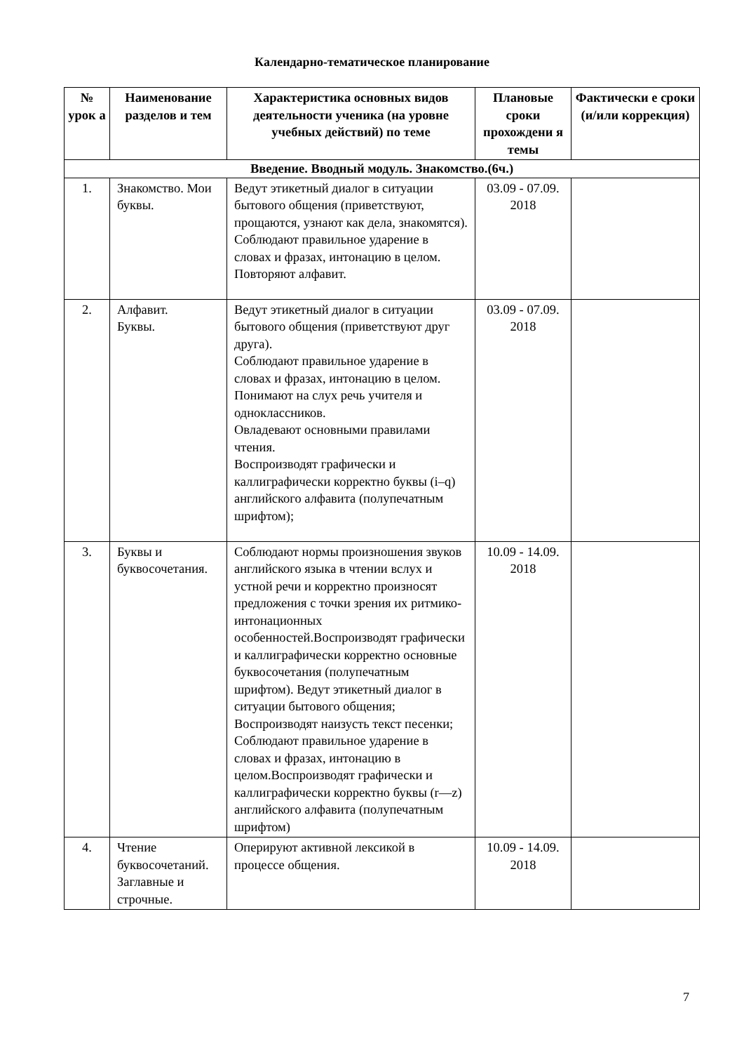Календарно-тематическое планирование
| № урок а | Наименование разделов и тем | Характеристика основных видов деятельности ученика (на уровне учебных действий) по теме | Плановые сроки прохождени я темы | Фактически е сроки (и/или коррекция) |
| --- | --- | --- | --- | --- |
| Введение. Вводный модуль. Знакомство.(6ч.) | | | | |
| 1. | Знакомство. Мои буквы. | Ведут этикетный диалог в ситуации бытового общения (приветствуют, прощаются, узнают как дела, знакомятся). Соблюдают правильное ударение в словах и фразах, интонацию в целом. Повторяют алфавит. | 03.09 - 07.09. 2018 | |
| 2. | Алфавит. Буквы. | Ведут этикетный диалог в ситуации бытового общения (приветствуют друг друга). Соблюдают правильное ударение в словах и фразах, интонацию в целом. Понимают на слух речь учителя и одноклассников. Овладевают основными правилами чтения. Воспроизводят графически и каллиграфически корректно буквы (i–q) английского алфавита (полупечатным шрифтом); | 03.09 - 07.09. 2018 | |
| 3. | Буквы и буквосочетания. | Соблюдают нормы произношения звуков английского языка в чтении вслух и устной речи и корректно произносят предложения с точки зрения их ритмико-интонационных особенностей.Воспроизводят графически и каллиграфически корректно основные буквосочетания (полупечатным шрифтом). Ведут этикетный диалог в ситуации бытового общения; Воспроизводят наизусть текст песенки; Соблюдают правильное ударение в словах и фразах, интонацию в целом.Воспроизводят графически и каллиграфически корректно буквы (r—z) английского алфавита (полупечатным шрифтом) | 10.09 - 14.09. 2018 | |
| 4. | Чтение буквосочетаний. Заглавные и строчные. | Оперируют активной лексикой в процессе общения. | 10.09 - 14.09. 2018 | |
7